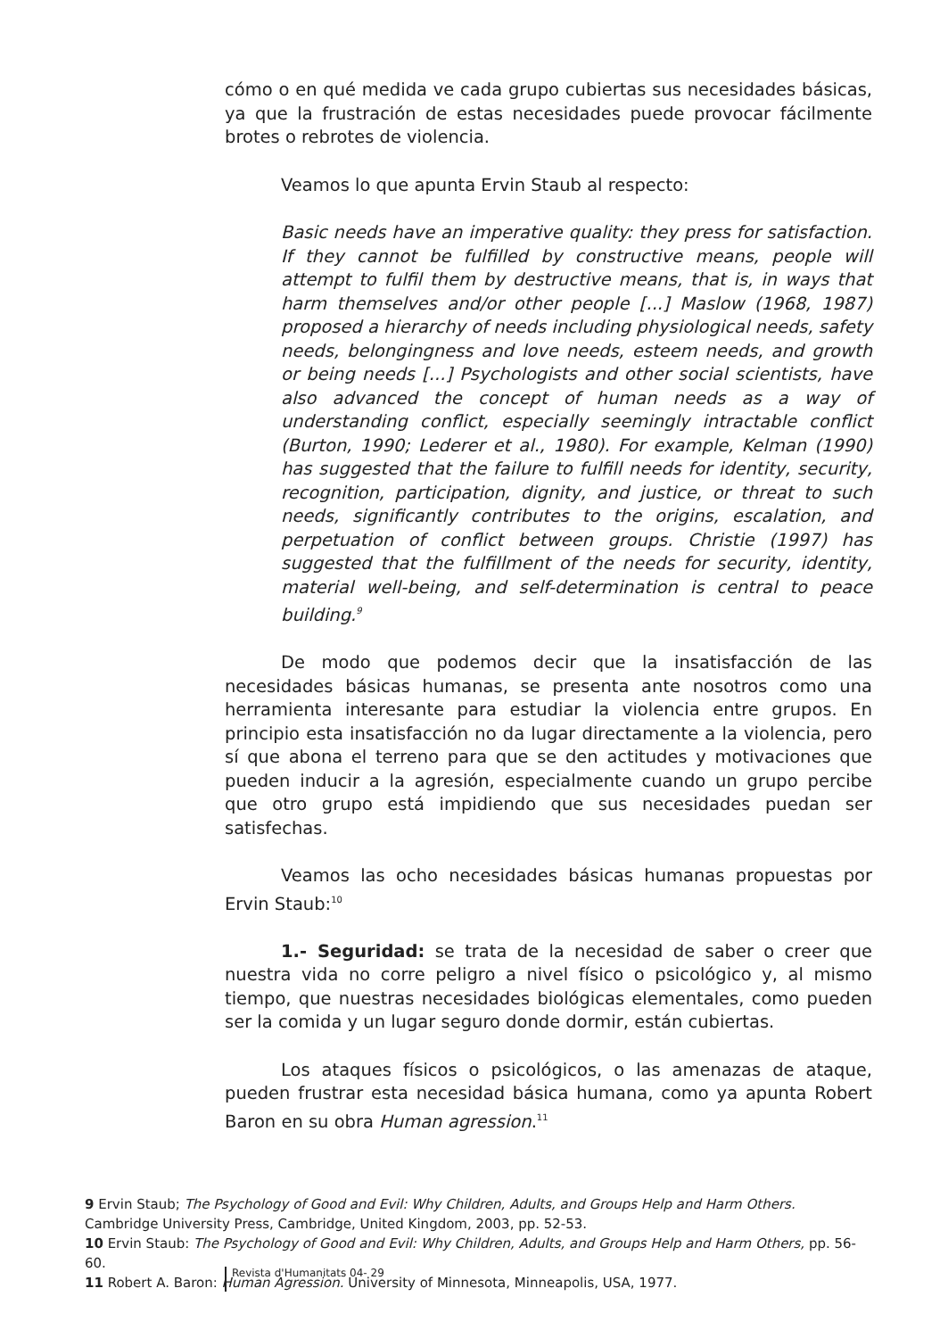cómo o en qué medida ve cada grupo cubiertas sus necesidades básicas, ya que la frustración de estas necesidades puede provocar fácilmente brotes o rebrotes de violencia.
Veamos lo que apunta Ervin Staub al respecto:
Basic needs have an imperative quality: they press for satisfaction. If they cannot be fulfilled by constructive means, people will attempt to fulfil them by destructive means, that is, in ways that harm themselves and/or other people [...] Maslow (1968, 1987) proposed a hierarchy of needs including physiological needs, safety needs, belongingness and love needs, esteem needs, and growth or being needs [...] Psychologists and other social scientists, have also advanced the concept of human needs as a way of understanding conflict, especially seemingly intractable conflict (Burton, 1990; Lederer et al., 1980). For example, Kelman (1990) has suggested that the failure to fulfill needs for identity, security, recognition, participation, dignity, and justice, or threat to such needs, significantly contributes to the origins, escalation, and perpetuation of conflict between groups. Christie (1997) has suggested that the fulfillment of the needs for security, identity, material well-being, and self-determination is central to peace building.<sup>9</sup>
De modo que podemos decir que la insatisfacción de las necesidades básicas humanas, se presenta ante nosotros como una herramienta interesante para estudiar la violencia entre grupos. En principio esta insatisfacción no da lugar directamente a la violencia, pero sí que abona el terreno para que se den actitudes y motivaciones que pueden inducir a la agresión, especialmente cuando un grupo percibe que otro grupo está impidiendo que sus necesidades puedan ser satisfechas.
Veamos las ocho necesidades básicas humanas propuestas por Ervin Staub:<sup>10</sup>
1.- Seguridad: se trata de la necesidad de saber o creer que nuestra vida no corre peligro a nivel físico o psicológico y, al mismo tiempo, que nuestras necesidades biológicas elementales, como pueden ser la comida y un lugar seguro donde dormir, están cubiertas.
Los ataques físicos o psicológicos, o las amenazas de ataque, pueden frustrar esta necesidad básica humana, como ya apunta Robert Baron en su obra Human agression.<sup>11</sup>
9 Ervin Staub; The Psychology of Good and Evil: Why Children, Adults, and Groups Help and Harm Others. Cambridge University Press, Cambridge, United Kingdom, 2003, pp. 52-53.
10 Ervin Staub: The Psychology of Good and Evil: Why Children, Adults, and Groups Help and Harm Others, pp. 56-60.
11 Robert A. Baron: Human Agression. University of Minnesota, Minneapolis, USA, 1977.
Revista d'Humanitats 04- 29